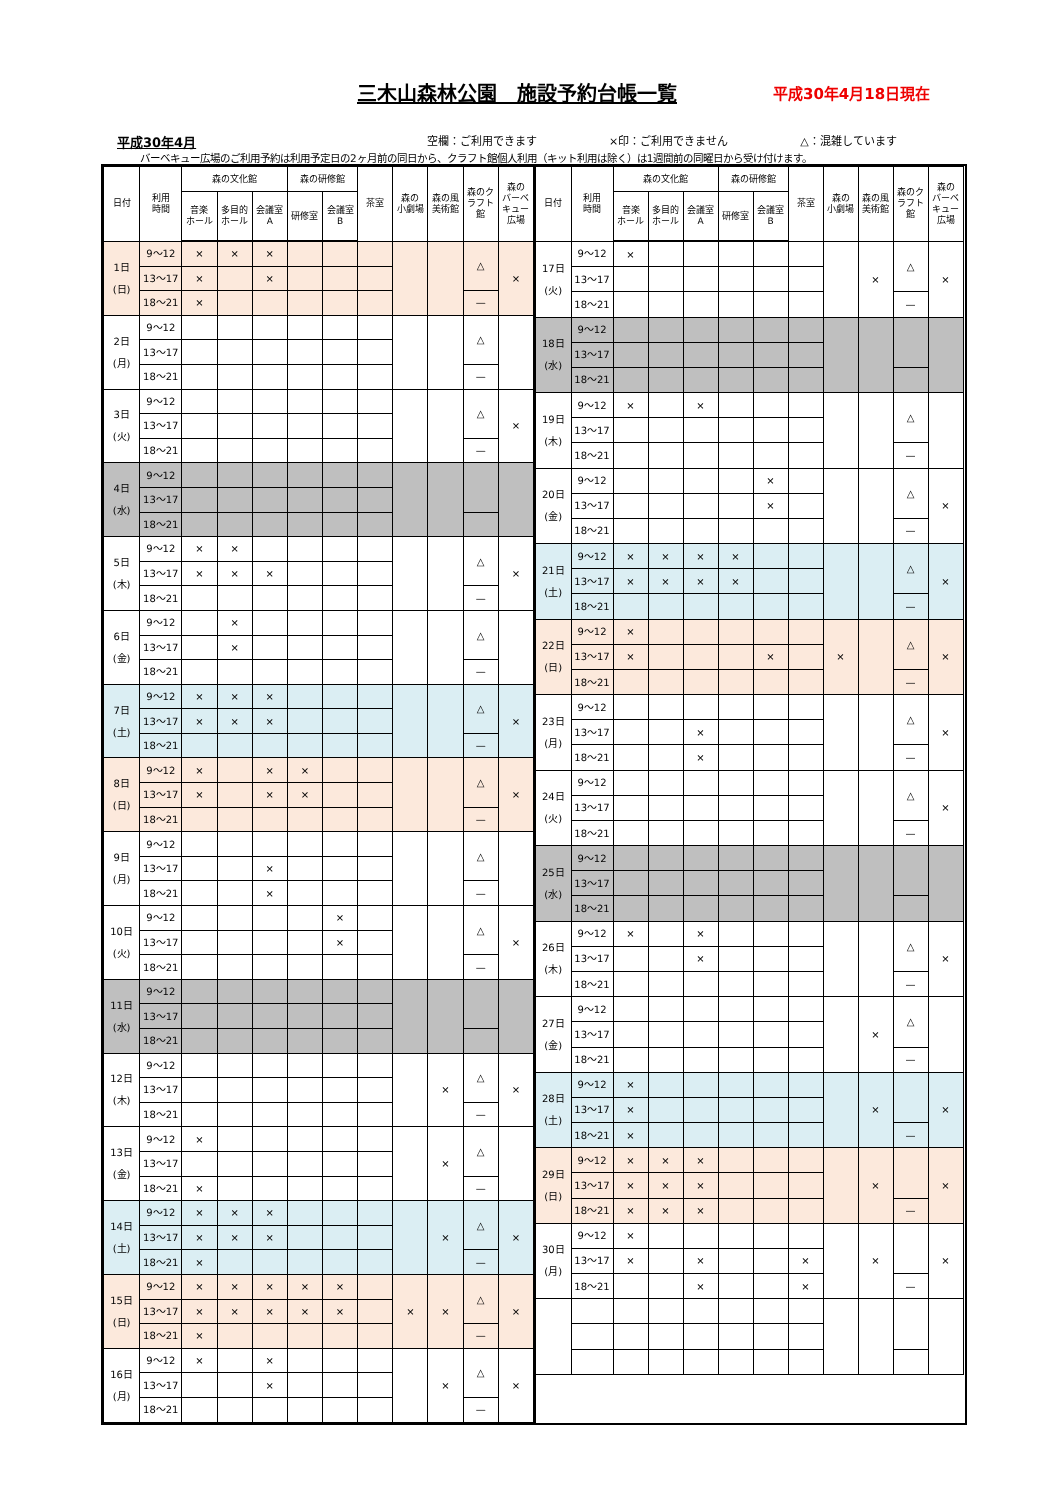三木山森林公園　施設予約台帳一覧
平成30年4月18日現在
平成30年4月
空欄：ご利用できます ×印：ご利用できません △：混雑しています
バーベキュー広場のご利用予約は利用予定日の2ヶ月前の同日から、クラフト館個人利用（キット利用は除く）は1週間前の同曜日から受け付けます。
| 日付 | 利用 時間 | 森の文化館 | | | 森の研修館 | | 茶室 | 森の 小劇場 | 森の風 美術館 | 森のク ラフト 館 | 森の バーベ キュー 広場 |
| --- | --- | --- | --- | --- | --- | --- | --- | --- | --- | --- | --- |
| | | 音楽 ホール | 多目的 ホール | 会議室 A | 研修室 | 会議室 B | | | | | |
| 1日 (日) | 9～12 | × | × | × | | | | | | △ | × |
| | 13～17 | × | | × | | | | | | | |
| | 18～21 | × | | | | | | | | — | |
| 2日 (月) | 9～12 | | | | | | | | | △ | |
| | 13～17 | | | | | | | | | | |
| | 18～21 | | | | | | | | | — | |
| 3日 (火) | 9～12 | | | | | | | | | △ | × |
| | 13～17 | | | | | | | | | | |
| | 18～21 | | | | | | | | | — | |
| 4日 (水) | 9～12 | | | | | | | | | | |
| | 13～17 | | | | | | | | | | |
| | 18～21 | | | | | | | | | | |
| 5日 (木) | 9～12 | × | × | | | | | | | △ | × |
| | 13～17 | × | × | × | | | | | | | |
| | 18～21 | | | | | | | | | — | |
| 6日 (金) | 9～12 | | × | | | | | | | △ | |
| | 13～17 | | × | | | | | | | | |
| | 18～21 | | | | | | | | | — | |
| 7日 (土) | 9～12 | × | × | × | | | | | | △ | × |
| | 13～17 | × | × | × | | | | | | | |
| | 18～21 | | | | | | | | | — | |
| 8日 (日) | 9～12 | × | | × | × | | | | | △ | × |
| | 13～17 | × | | × | × | | | | | | |
| | 18～21 | | | | | | | | | — | |
| 9日 (月) | 9～12 | | | | | | | | | △ | |
| | 13～17 | | | × | | | | | | | |
| | 18～21 | | | × | | | | | | — | |
| 10日 (火) | 9～12 | | | | | × | | | | △ | × |
| | 13～17 | | | | | × | | | | | |
| | 18～21 | | | | | | | | | — | |
| 11日 (水) | 9～12 | | | | | | | | | | |
| | 13～17 | | | | | | | | | | |
| | 18～21 | | | | | | | | | | |
| 12日 (木) | 9～12 | | | | | | | | × | △ | × |
| | 13～17 | | | | | | | | | | |
| | 18～21 | | | | | | | | | — | |
| 13日 (金) | 9～12 | × | | | | | | | × | △ | |
| | 13～17 | | | | | | | | | | |
| | 18～21 | × | | | | | | | | — | |
| 14日 (土) | 9～12 | × | × | × | | | | | × | △ | × |
| | 13～17 | × | × | × | | | | | | | |
| | 18～21 | × | | | | | | | | — | |
| 15日 (日) | 9～12 | × | × | × | × | × | | × | × | △ | × |
| | 13～17 | × | × | × | × | × | | | | | |
| | 18～21 | × | | | | | | | | — | |
| 16日 (月) | 9～12 | × | | × | | | | | × | △ | × |
| | 13～17 | | | × | | | | | | | |
| | 18～21 | | | | | | | | | — | |
| 日付 | 利用 時間 | 森の文化館 | | | 森の研修館 | | 茶室 | 森の 小劇場 | 森の風 美術館 | 森のク ラフト 館 | 森の バーベ キュー 広場 | |
| --- | --- | --- | --- | --- | --- | --- | --- | --- | --- | --- | --- | --- |
| | | 音楽 ホール | 多目的 ホール | 会議室 A | 研修室 | 会議室 B | | | | | | |
| 17日 (火) | 9～12 | × | | | | | | | × | △ | × | |
| | 13～17 | | | | | | | | | | | |
| | 18～21 | | | | | | | | | — | | |
| 18日 (水) | 9～12 | | | | | | | | | | | |
| | 13～17 | | | | | | | | | | | |
| | 18～21 | | | | | | | | | | | |
| 19日 (木) | 9～12 | × | | × | | | | | | △ | | |
| | 13～17 | | | | | | | | | | | |
| | 18～21 | | | | | | | | | — | | |
| 20日 (金) | 9～12 | | | | | × | | | | △ | × | |
| | 13～17 | | | | | × | | | | | | |
| | 18～21 | | | | | | | | | — | | |
| 21日 (土) | 9～12 | × | × | × | × | | | | | △ | × | |
| | 13～17 | × | × | × | × | | | | | | | |
| | 18～21 | | | | | | | | | — | | |
| 22日 (日) | 9～12 | × | | | | | | × | | △ | × | |
| | 13～17 | × | | | | × | | | | | | |
| | 18～21 | | | | | | | | | — | | |
| 23日 (月) | 9～12 | | | | | | | | | △ | × | |
| | 13～17 | | | × | | | | | | | | |
| | 18～21 | | | × | | | | | | — | | |
| 24日 (火) | 9～12 | | | | | | | | | △ | × | |
| | 13～17 | | | | | | | | | | | |
| | 18～21 | | | | | | | | | — | | |
| 25日 (水) | 9～12 | | | | | | | | | | | |
| | 13～17 | | | | | | | | | | | |
| | 18～21 | | | | | | | | | | | |
| 26日 (木) | 9～12 | × | | × | | | | | | △ | × | |
| | 13～17 | | | × | | | | | | | | |
| | 18～21 | | | | | | | | | — | | |
| 27日 (金) | 9～12 | | | | | | | | × | △ | | |
| | 13～17 | | | | | | | | | | | |
| | 18～21 | | | | | | | | | — | | |
| 28日 (土) | 9～12 | × | | | | | | | × | | × | |
| | 13～17 | × | | | | | | | | | | |
| | 18～21 | × | | | | | | | | — | | |
| 29日 (日) | 9～12 | × | × | × | | | | | × | | × | |
| | 13～17 | × | × | × | | | | | | | | |
| | 18～21 | × | × | × | | | | | | — | | |
| 30日 (月) | 9～12 | × | | | | | | | × | | × | |
| | 13～17 | × | | × | | | × | | | | | |
| | 18～21 | | | × | | | × | | | — | | |